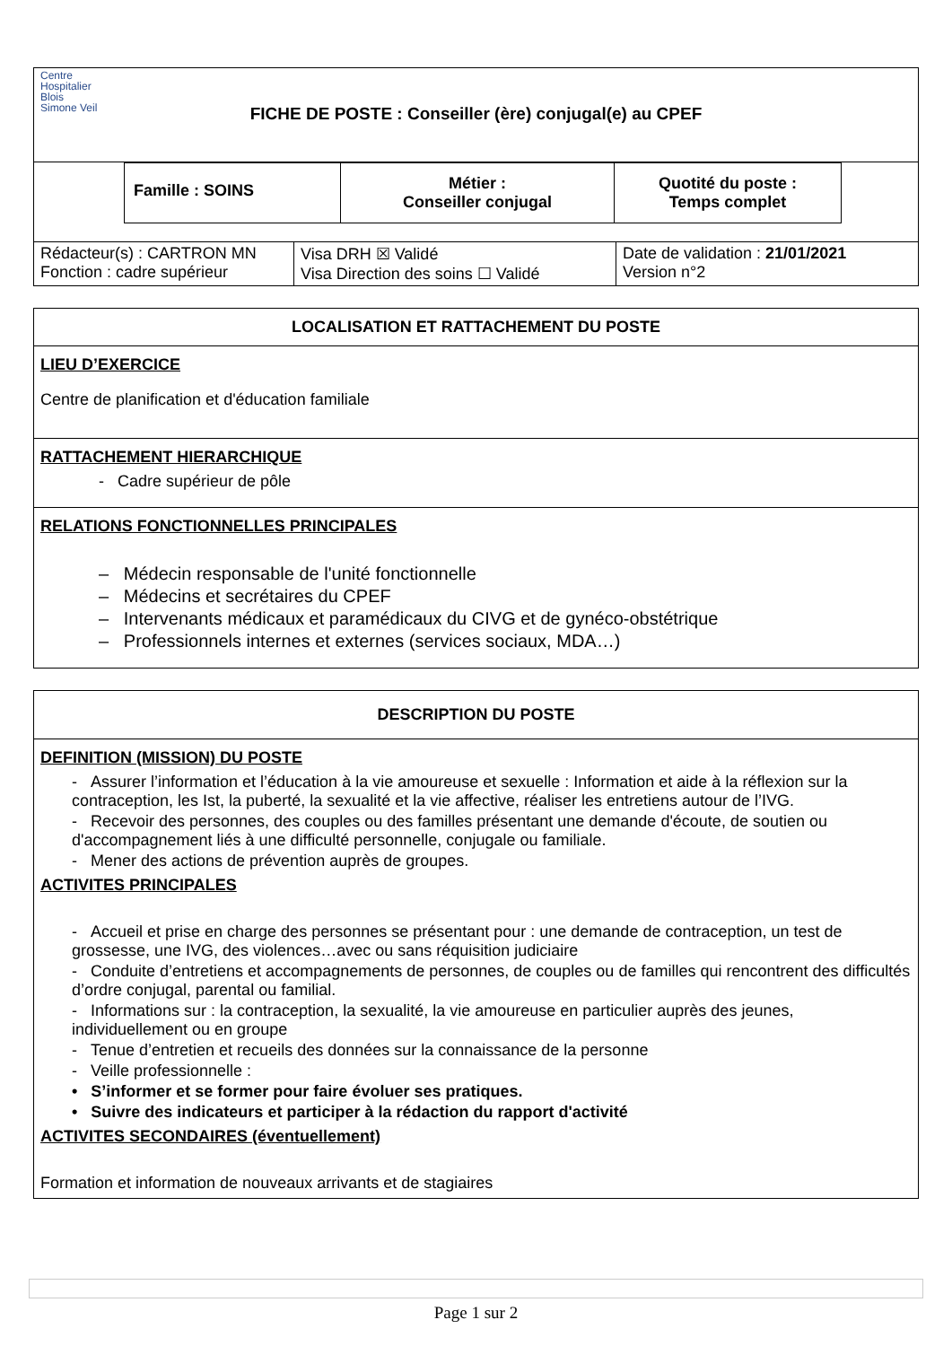| Centre Hospitalier Blois Simone Veil FICHE DE POSTE : Conseiller (ère) conjugal(e) au CPEF | | |
| / Famille : SOINS / Métier : Conseiller conjugal / Quotité du poste : Temps complet / | | |
| Rédacteur(s) : CARTRON MN Fonction : cadre supérieur | Visa DRH ☒ Validé Visa Direction des soins ☐ Validé | Date de validation : 21/01/2021 Version n°2 |
LOCALISATION ET RATTACHEMENT DU POSTE
LIEU D’EXERCICE
Centre de planification et d'éducation familiale
RATTACHEMENT HIERARCHIQUE
- Cadre supérieur de pôle
RELATIONS FONCTIONNELLES PRINCIPALES
– Médecin responsable de l'unité fonctionnelle
– Médecins et secrétaires du CPEF
– Intervenants médicaux et paramédicaux du CIVG et de gynéco-obstétrique
– Professionnels internes et externes (services sociaux, MDA…)
DESCRIPTION DU POSTE
DEFINITION (MISSION) DU POSTE
- Assurer l’information et l’éducation à la vie amoureuse et sexuelle : Information et aide à la réflexion sur la contraception, les Ist, la puberté, la sexualité et la vie affective, réaliser les entretiens autour de l’IVG.
- Recevoir des personnes, des couples ou des familles présentant une demande d'écoute, de soutien ou d'accompagnement liés à une difficulté personnelle, conjugale ou familiale.
- Mener des actions de prévention auprès de groupes.
ACTIVITES PRINCIPALES
- Accueil et prise en charge des personnes se présentant pour : une demande de contraception, un test de grossesse, une IVG, des violences…avec ou sans réquisition judiciaire
- Conduite d’entretiens et accompagnements de personnes, de couples ou de familles qui rencontrent des difficultés d’ordre conjugal, parental ou familial.
- Informations sur : la contraception, la sexualité, la vie amoureuse en particulier auprès des jeunes, individuellement ou en groupe
- Tenue d’entretien et recueils des données sur la connaissance de la personne
- Veille professionnelle :
• S’informer et se former pour faire évoluer ses pratiques.
• Suivre des indicateurs et participer à la rédaction du rapport d'activité
ACTIVITES SECONDAIRES (éventuellement)
Formation et information de nouveaux arrivants et de stagiaires
Page 1 sur 2